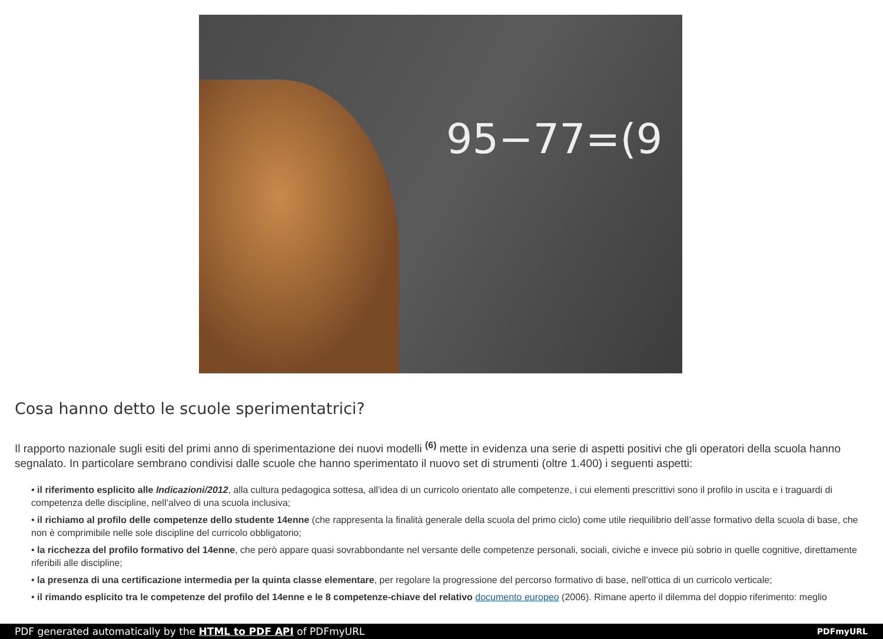95−77=(9
Cosa hanno detto le scuole sperimentatrici?
Il rapporto nazionale sugli esiti del primi anno di sperimentazione dei nuovi modelli <sup>(6)</sup> mette in evidenza una serie di aspetti positivi che gli operatori della scuola hanno segnalato. In particolare sembrano condivisi dalle scuole che hanno sperimentato il nuovo set di strumenti (oltre 1.400) i seguenti aspetti:
• il riferimento esplicito alle Indicazioni/2012, alla cultura pedagogica sottesa, all’idea di un curricolo orientato alle competenze, i cui elementi prescrittivi sono il profilo in uscita e i traguardi di competenza delle discipline, nell’alveo di una scuola inclusiva;
• il richiamo al profilo delle competenze dello studente 14enne (che rappresenta la finalità generale della scuola del primo ciclo) come utile riequilibrio dell’asse formativo della scuola di base, che non è comprimibile nelle sole discipline del curricolo obbligatorio;
• la ricchezza del profilo formativo del 14enne, che però appare quasi sovrabbondante nel versante delle competenze personali, sociali, civiche e invece più sobrio in quelle cognitive, direttamente riferibili alle discipline;
• la presenza di una certificazione intermedia per la quinta classe elementare, per regolare la progressione del percorso formativo di base, nell’ottica di un curricolo verticale;
• il rimando esplicito tra le competenze del profilo del 14enne e le 8 competenze-chiave del relativo documento europeo (2006). Rimane aperto il dilemma del doppio riferimento: meglio
PDF generated automatically by the HTML to PDF API of PDFmyURL PDFmyURL